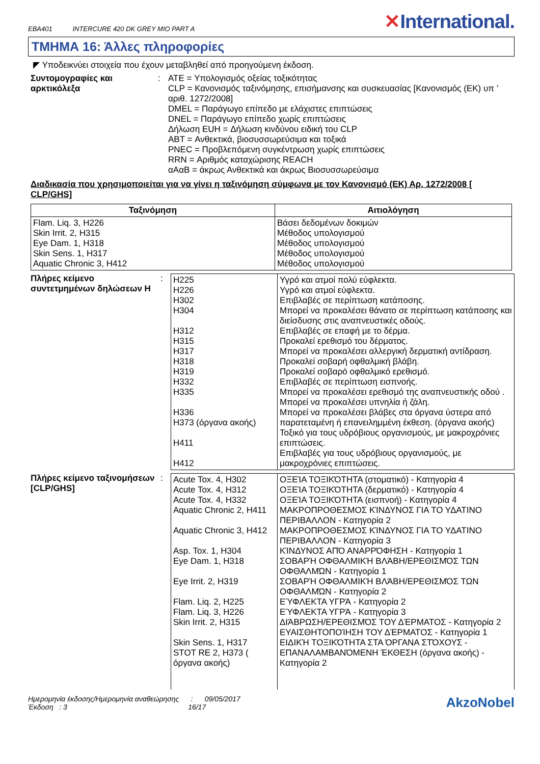EBA401 INTERCURE 420 DK GREY MIO PART A
✕International.
ΤΜΗΜΑ 16: Άλλες πληροφορίες
◤ Υποδεικνύει στοιχεία που έχουν μεταβληθεί από προηγούμενη έκδοση.
Συντομογραφίες και αρκτικόλεξα
:
ATE = Υπολογισμός οξείας τοξικότητας
CLP = Κανονισμός ταξινόμησης, επισήμανσης και συσκευασίας [Κανονισμός (ΕΚ) υπ ’ αριθ. 1272/2008]
DMEL = Παράγωγο επίπεδο με ελάχιστες επιπτώσεις
DNEL = Παράγωγο επίπεδο χωρίς επιπτώσεις
Δήλωση EUH = Δήλωση κινδύνου ειδική του CLP
ABT = Ανθεκτικά, βιοσυσσωρεύσιμα και τοξικά
PNEC = Προβλεπόμενη συγκέντρωση χωρίς επιπτώσεις
RRN = Αριθμός καταχώρισης REACH
αΑαΒ = άκρως Ανθεκτικά και άκρως Βιοσυσσωρεύσιμα
Διαδικασία που χρησιμοποιείται για να γίνει η ταξινόμηση σύμφωνα με τον Κανονισμό (ΕΚ) Αρ. 1272/2008 [ CLP/GHS]
| Ταξινόμηση | Αιτιολόγηση |
| --- | --- |
| Flam. Liq. 3, H226 Skin Irrit. 2, H315 Eye Dam. 1, H318 Skin Sens. 1, H317 Aquatic Chronic 3, H412 | Βάσει δεδομένων δοκιμών Μέθοδος υπολογισμού Μέθοδος υπολογισμού Μέθοδος υπολογισμού Μέθοδος υπολογισμού |
Πλήρες κείμενο συντετμημένων δηλώσεων H
:
| H225 H226 H302 H304 H312 H315 H317 H318 H319 H332 H335 H336 H373 (όργανα ακοής) H411 H412 | Υγρό και ατμοί πολύ εύφλεκτα. Υγρό και ατμοί εύφλεκτα. Επιβλαβές σε περίπτωση κατάποσης. Μπορεί να προκαλέσει θάνατο σε περίπτωση κατάποσης και διείσδυσης στις αναπνευστικές οδούς. Επιβλαβές σε επαφή με το δέρμα. Προκαλεί ερεθισμό του δέρματος. Μπορεί να προκαλέσει αλλεργική δερματική αντίδραση. Προκαλεί σοβαρή οφθαλμική βλάβη. Προκαλεί σοβαρό οφθαλμικό ερεθισμό. Επιβλαβές σε περίπτωση εισπνοής. Μπορεί να προκαλέσει ερεθισμό της αναπνευστικής οδού . Μπορεί να προκαλέσει υπνηλία ή ζάλη. Μπορεί να προκαλέσει βλάβες στα όργανα ύστερα από παρατεταμένη ή επανειλημμένη έκθεση. (όργανα ακοής) Τοξικό για τους υδρόβιους οργανισμούς, με μακροχρόνιες επιπτώσεις. Επιβλαβές για τους υδρόβιους οργανισμούς, με μακροχρόνιες επιπτώσεις. |
Πλήρες κείμενο ταξινομήσεων [CLP/GHS]
:
| Acute Tox. 4, H302 Acute Tox. 4, H312 Acute Tox. 4, H332 Aquatic Chronic 2, H411 Aquatic Chronic 3, H412 Asp. Tox. 1, H304 Eye Dam. 1, H318 Eye Irrit. 2, H319 Flam. Liq. 2, H225 Flam. Liq. 3, H226 Skin Irrit. 2, H315 Skin Sens. 1, H317 STOT RE 2, H373 ( όργανα ακοής) | ΟΞΕΊΑ ΤΟΞΙΚΌΤΗΤΑ (στοματικό) - Κατηγορία 4 ΟΞΕΊΑ ΤΟΞΙΚΌΤΗΤΑ (δερματικό) - Κατηγορία 4 ΟΞΕΊΑ ΤΟΞΙΚΌΤΗΤΑ (εισπνοή) - Κατηγορία 4 ΜΑΚΡΟΠΡΟΘΕΣΜΟΣ ΚΊΝΔΥΝΟΣ ΓΙΑ ΤΟ ΥΔΑΤΙΝΟ ΠΕΡΙΒΑΛΛΟΝ - Κατηγορία 2 ΜΑΚΡΟΠΡΟΘΕΣΜΟΣ ΚΊΝΔΥΝΟΣ ΓΙΑ ΤΟ ΥΔΑΤΙΝΟ ΠΕΡΙΒΑΛΛΟΝ - Κατηγορία 3 ΚΊΝΔΥΝΟΣ ΑΠΌ ΑΝΑΡΡΌΦΗΣΗ - Κατηγορία 1 ΣΟΒΑΡΉ ΟΦΘΑΛΜΙΚΉ ΒΛΆΒΗ/ΕΡΕΘΙΣΜΌΣ ΤΩΝ ΟΦΘΑΛΜΏΝ - Κατηγορία 1 ΣΟΒΑΡΉ ΟΦΘΑΛΜΙΚΉ ΒΛΆΒΗ/ΕΡΕΘΙΣΜΌΣ ΤΩΝ ΟΦΘΑΛΜΏΝ - Κατηγορία 2 ΕΎΦΛΕΚΤΑ ΥΓΡΆ - Κατηγορία 2 ΕΎΦΛΕΚΤΑ ΥΓΡΆ - Κατηγορία 3 ΔΙΆΒΡΩΣΗ/ΕΡΕΘΙΣΜΌΣ ΤΟΥ ΔΈΡΜΑΤΟΣ - Κατηγορία 2 ΕΥΑΙΣΘΗΤΟΠΟΊΗΣΗ ΤΟΥ ΔΈΡΜΑΤΟΣ - Κατηγορία 1 ΕΙΔΙΚΉ ΤΟΞΙΚΌΤΗΤΑ ΣΤΑ ΌΡΓΑΝΑ ΣΤΌΧΟΥΣ - ΕΠΑΝΑΛΑΜΒΑΝΌΜΕΝΗ ΈΚΘΕΣΗ (όργανα ακοής) - Κατηγορία 2 |
Ημερομηνία έκδοσης/Ημερομηνία αναθεώρησης : 09/05/2017
Έκδοση : 3 16/17
AkzoNobel